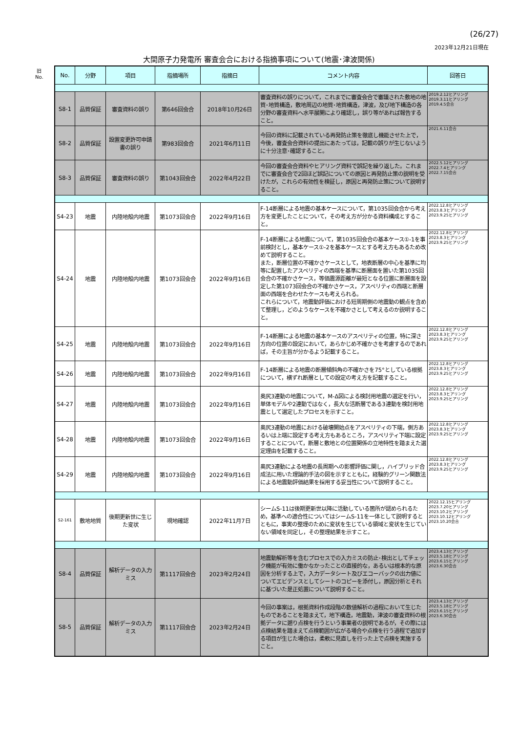(26/27)
2023年12月21日現在
大間原子力発電所 審査会合における指摘事項について(地震･津波関係)
旧
No.
| No. | 分野 | 項目 | 指摘場所 | 指摘日 | コメント内容 | 回答日 |
| --- | --- | --- | --- | --- | --- | --- |
| S8-1 | 品質保証 | 審査資料の誤り | 第646回会合 | 2018年10月26日 | 審査資料の誤りについて，これまでに審査会合で審議された敷地の地質･地質構造，敷地周辺の地質･地質構造，津波，及び地下構造の各分野の審査資料へ水平展開により確認し，誤り等があれば報告すること。 | 2019.2.12ヒアリング 2019.3.11ヒアリング 2019.4.5会合 |
| S8-2 | 品質保証 | 設置変更許可申請書の誤り | 第983回会合 | 2021年6月11日 | 今回の資料に記載されている再発防止策を徹底し機能させた上で，今後，審査会合資料の提出にあたっては，記載の誤りが生じないように十分注意･確認すること。 | 2021.6.11会合 |
| S8-3 | 品質保証 | 審査資料の誤り | 第1043回会合 | 2022年4月22日 | 今回の審査会合資料やヒアリング資料で誤記を繰り返した。これまでに審査会合で2回ほど誤記についての原因と再発防止策の説明を受けたが，これらの有効性を検証し，原因と再発防止策について説明すること。 | 2022.5.12ヒアリング 2022.7.4ヒアリング 2022.7.15会合 |
| S4-23 | 地震 | 内陸地殻内地震 | 第1073回会合 | 2022年9月16日 | F-14断層による地震の基本ケースについて，第1035回会合から考え方を変更したことについて，その考え方が分かる資料構成とすること。 | 2022.12.8ヒアリング 2023.8.3ヒアリング 2023.9.25ヒアリング |
| S4-24 | 地震 | 内陸地殻内地震 | 第1073回会合 | 2022年9月16日 | F-14断層による地震について，第1035回会合の基本ケース①-1を事前検討とし，基本ケース①-2を基本ケースとする考え方もあるため改めて説明すること。 また，断層位置の不確かさケースとして，地表断層の中心を基準に均等に配置したアスペリティの西端を基準に断層面を置いた第1035回会合の不確かさケース，等価震源距離が最短となる位置に断層面を設定した第1073回会合の不確かさケース，アスペリティの西端と断層面の西端を合わせたケースも考えられる。 これらについて，地震動評価における短周期側の地震動の観点を含めて整理し，どのようなケースを不確かさとして考えるのか説明すること。 | 2022.12.8ヒアリング 2023.8.3ヒアリング 2023.9.25ヒアリング |
| S4-25 | 地震 | 内陸地殻内地震 | 第1073回会合 | 2022年9月16日 | F-14断層による地震の基本ケースのアスペリティの位置，特に深さ方向の位置の設定において，あらかじめ不確かさを考慮するのであれば，その主旨が分かるよう記載すること。 | 2022.12.8ヒアリング 2023.8.3ヒアリング 2023.9.25ヒアリング |
| S4-26 | 地震 | 内陸地殻内地震 | 第1073回会合 | 2022年9月16日 | F-14断層による地震の断層傾斜角の不確かさを75°としている根拠について，横ずれ断層としての設定の考え方を記載すること。 | 2022.12.8ヒアリング 2023.8.3ヒアリング 2023.9.25ヒアリング |
| S4-27 | 地震 | 内陸地殻内地震 | 第1073回会合 | 2022年9月16日 | 奥尻3連動の地震について，M-Δ図による検討用地震の選定を行い，単体モデルや2連動ではなく，長大な活断層である3連動を検討用地震として選定したプロセスを示すこと。 | 2022.12.8ヒアリング 2023.8.3ヒアリング 2023.9.25ヒアリング |
| S4-28 | 地震 | 内陸地殻内地震 | 第1073回会合 | 2022年9月16日 | 奥尻3連動の地震における破壊開始点をアスペリティの下端，側方あるいは上端に設定する考え方もあるところ，アスペリティ下端に設定することについて，断層と敷地との位置関係の立地特性を踏まえた選定理由を記載すること。 | 2022.12.8ヒアリング 2023.8.3ヒアリング 2023.9.25ヒアリング |
| S4-29 | 地震 | 内陸地殻内地震 | 第1073回会合 | 2022年9月16日 | 奥尻3連動による地震の長周期への影響評価に関し，ハイブリッド合成法に用いた理論的手法の図を示すとともに，経験的グリーン関数法による地震動評価結果を採用する妥当性について説明すること。 | 2022.12.8ヒアリング 2023.8.3ヒアリング 2023.9.25ヒアリング |
| S2-161 | 敷地地質 | 後期更新世に生じた変状 | 現地確認 | 2022年11月7日 | シームS-11は後期更新世以降に活動している箇所が認められるため，基準への適合性についてはシームS-11を一体として説明するとともに，事実の整理のために変状を生じている領域と変状を生じていない領域を同定し，その整理結果を示すこと。 | 2022.12.15ヒアリング 2023.7.20ヒアリング 2023.10.2ヒアリング 2023.10.12ヒアリング 2023.10.20会合 |
| S8-4 | 品質保証 | 解析データの入力ミス | 第1117回会合 | 2023年2月24日 | 地震動解析等を含むプロセスでの入力ミスの防止･検出としてチェック機能が有効に働かなかったことの直接的な，あるいは根本的な原因を分析する上で，入力データシート及びエコーバックの出力値についてエビデンスとしてシートのコピーを添付し，原因分析とそれに基づいた是正処置について説明すること。 | 2023.4.13ヒアリング 2023.5.18ヒアリング 2023.6.15ヒアリング 2023.6.30会合 |
| S8-5 | 品質保証 | 解析データの入力ミス | 第1117回会合 | 2023年2月24日 | 今回の事案は，根拠資料作成段階の数値解析の過程において生じたものであることを踏まえて，地下構造，地震動，津波の審査資料の根拠データに遡り点検を行うという事業者の説明であるが，その際には点検結果を踏まえて点検範囲が広がる場合や点検を行う過程で追加する項目が生じた場合は，柔軟に見直しを行った上で点検を実施すること。 | 2023.4.13ヒアリング 2023.5.18ヒアリング 2023.6.15ヒアリング 2023.6.30会合 |